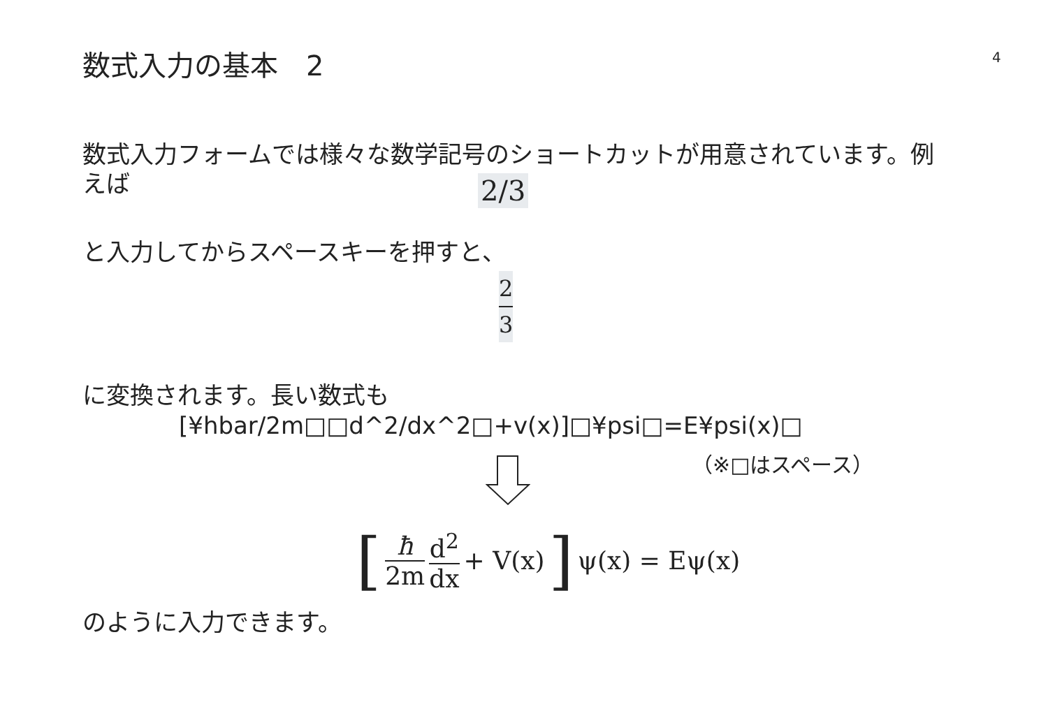数式入力の基本　2 4
数式入力フォームでは様々な数学記号のショートカットが用意されています。例えば
2/3
と入力してからスペースキーを押すと、
2
3
に変換されます。長い数式も
[¥hbar/2m□□d^2/dx^2□+v(x)]□¥psi□=E¥psi(x)□
（※□はスペース）
[ ħ 2m d<sup>2</sup> dx + V(x)] ψ(x) = Eψ(x)
のように入力できます。